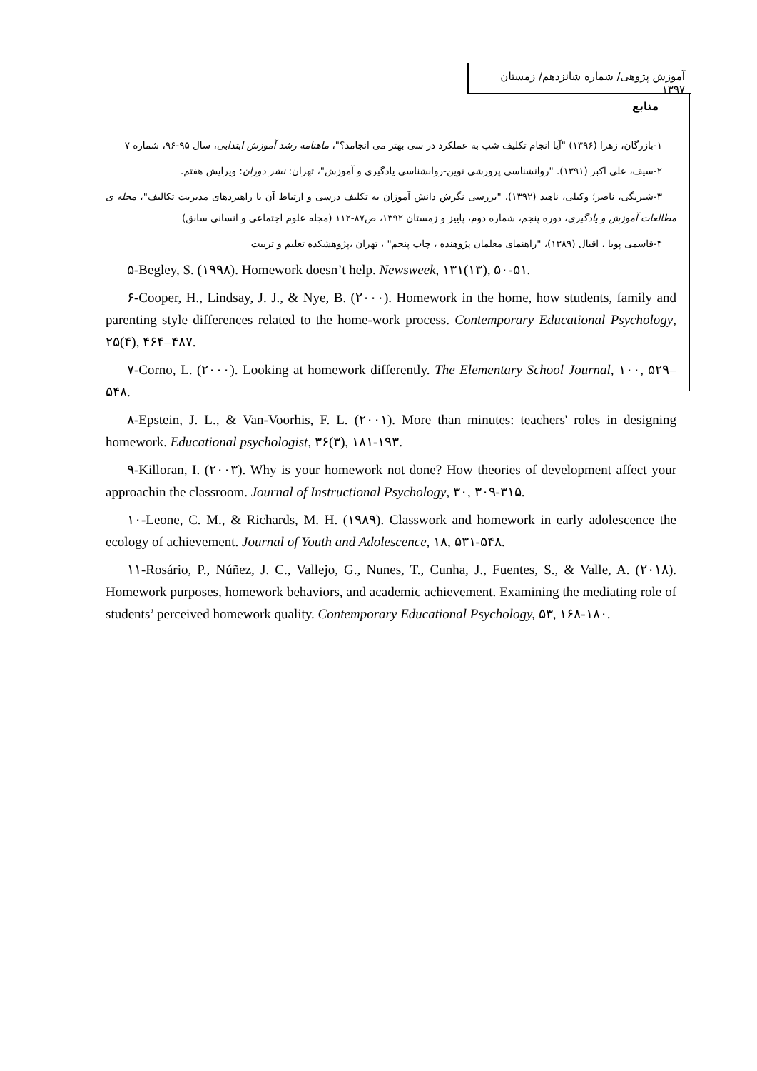آموزش پژوهی/ شماره شانزدهم/ زمستان ۱۳۹۷
منابع
۱-بازرگان، زهرا (۱۳۹۶) "آیا انجام تکلیف شب به عملکرد در سی بهتر می انجامد؟"، ماهنامه رشد آموزش ابتدایی، سال ۹۵-۹۶، شماره ۷
۲-سیف، علی اکبر (۱۳۹۱). "روانشناسی پرورشی نوین-روانشناسی یادگیری و آموزش"، تهران: نشر دوران: ویرایش هفتم.
۳-شیربگی، ناصر؛ وکیلی، ناهید (۱۳۹۲)، "بررسی نگرش دانش آموزان به تکلیف درسی و ارتباط آن با راهبردهای مدیریت تکالیف"، مجله ی مطالعات آموزش و یادگیری، دوره پنجم، شماره دوم، پاییز و زمستان ۱۳۹۲، ص۸۷-۱۱۲ (مجله علوم اجتماعی و انسانی سابق)
۴-قاسمی پویا ، اقبال (۱۳۸۹)، "راهنمای معلمان پژوهنده ، چاپ پنجم" ، تهران ،پژوهشکده تعلیم و تربیت
۵-Begley, S. (۱۹۹۸). Homework doesn’t help. Newsweek, ۱۳۱(۱۳), ۵۰-۵۱.
۶-Cooper, H., Lindsay, J. J., & Nye, B. (۲۰۰۰). Homework in the home, how students, family and parenting style differences related to the home-work process. Contemporary Educational Psychology, ۲۵(۴), ۴۶۴–۴۸۷.
۷-Corno, L. (۲۰۰۰). Looking at homework differently. The Elementary School Journal, ۱۰۰, ۵۲۹–۵۴۸.
۸-Epstein, J. L., & Van-Voorhis, F. L. (۲۰۰۱). More than minutes: teachers' roles in designing homework. Educational psychologist, ۳۶(۳), ۱۸۱-۱۹۳.
۹-Killoran, I. (۲۰۰۳). Why is your homework not done? How theories of development affect your approachin the classroom. Journal of Instructional Psychology, ۳۰, ۳۰۹-۳۱۵.
۱۰-Leone, C. M., & Richards, M. H. (۱۹۸۹). Classwork and homework in early adolescence the ecology of achievement. Journal of Youth and Adolescence, ۱۸, ۵۳۱-۵۴۸.
۱۱-Rosário, P., Núñez, J. C., Vallejo, G., Nunes, T., Cunha, J., Fuentes, S., & Valle, A. (۲۰۱۸). Homework purposes, homework behaviors, and academic achievement. Examining the mediating role of students’ perceived homework quality. Contemporary Educational Psychology, ۵۳, ۱۶۸-۱۸۰.